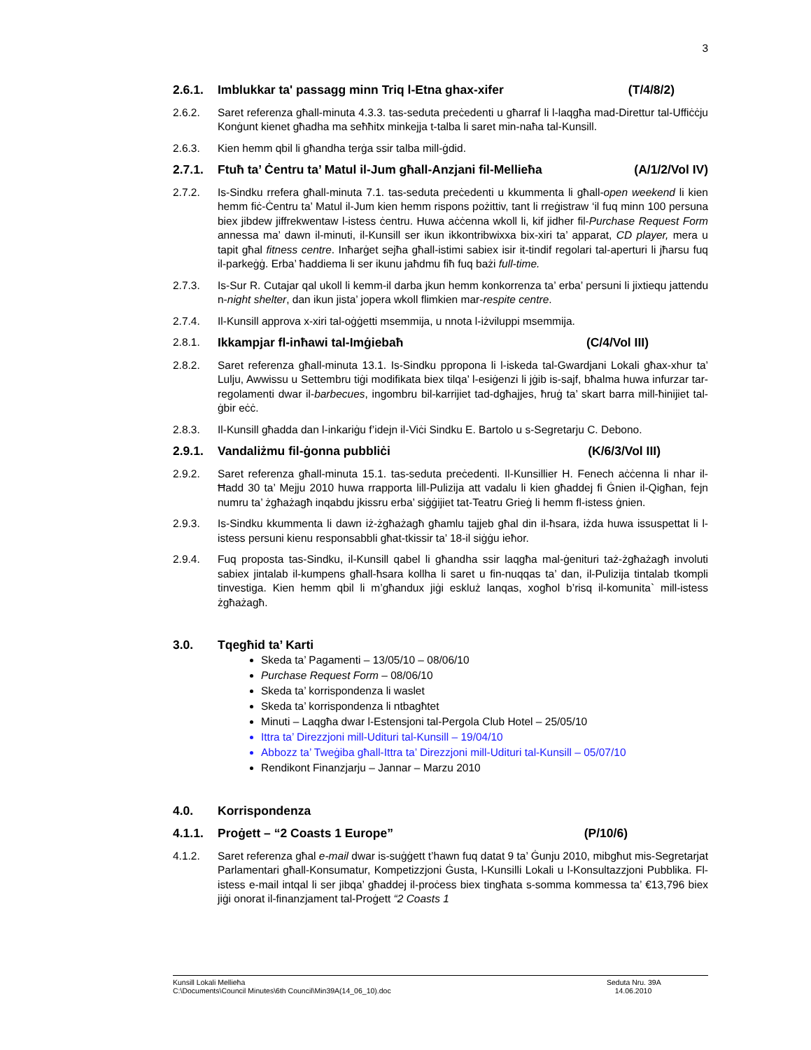3
2.6.1. Imblukkar ta' passagg minn Triq l-Etna ghax-xifer (T/4/8/2)
2.6.2. Saret referenza għall-minuta 4.3.3. tas-seduta preċedenti u għarraf li l-laqgħa mad-Direttur tal-Uffiċċju Konġunt kienet għadha ma seħħitx minkejja t-talba li saret min-naħa tal-Kunsill.
2.6.3. Kien hemm qbil li għandha terġa ssir talba mill-ġdid.
2.7.1. Ftuħ ta’ Ċentru ta’ Matul il-Jum għall-Anzjani fil-Mellieħa (A/1/2/Vol IV)
2.7.2. Is-Sindku rrefera għall-minuta 7.1. tas-seduta preċedenti u kkummenta li għall-open weekend li kien hemm fiċ-Ċentru ta’ Matul il-Jum kien hemm rispons pożittiv, tant li rreġistraw ‘il fuq minn 100 persuna biex jibdew jiffrekwentaw l-istess ċentru. Huwa aċċenna wkoll li, kif jidher fil-Purchase Request Form annessa ma’ dawn il-minuti, il-Kunsill ser ikun ikkontribwixxa bix-xiri ta’ apparat, CD player, mera u tapit għal fitness centre. Inħarġet sejħa għall-istimi sabiex isir it-tindif regolari tal-aperturi li jħarsu fuq il-parkeġġ. Erba’ ħaddiema li ser ikunu jaħdmu fiħ fuq bażi full-time.
2.7.3. Is-Sur R. Cutajar qal ukoll li kemm-il darba jkun hemm konkorrenza ta’ erba’ persuni li jixtiequ jattendu n-night shelter, dan ikun jista’ jopera wkoll flimkien mar-respite centre.
2.7.4. Il-Kunsill approva x-xiri tal-oġġetti msemmija, u nnota l-iżviluppi msemmija.
2.8.1. Ikkampjar fl-inħawi tal-Imġiebaħ (C/4/Vol III)
2.8.2. Saret referenza għall-minuta 13.1. Is-Sindku ppropona li l-iskeda tal-Gwardjani Lokali għax-xhur ta’ Lulju, Awwissu u Settembru tiġi modifikata biex tilqa’ l-esiġenzi li jġib is-sajf, bħalma huwa infurzar tar-regolamenti dwar il-barbecues, ingombru bil-karrijiet tad-dgħajjes, ħruġ ta’ skart barra mill-ħinijiet tal-ġbir eċċ.
2.8.3. Il-Kunsill għadda dan l-inkariġu f’idejn il-Viċi Sindku E. Bartolo u s-Segretarju C. Debono.
2.9.1. Vandaliżmu fil-ġonna pubbliċi (K/6/3/Vol III)
2.9.2. Saret referenza għall-minuta 15.1. tas-seduta preċedenti. Il-Kunsillier H. Fenech aċċenna li nhar il-Ħadd 30 ta’ Mejju 2010 huwa rrapporta lill-Pulizija att vadalu li kien għaddej fi Ġnien il-Qigħan, fejn numru ta’ żgħażagħ inqabdu jkissru erba’ siġġijiet tat-Teatru Grieġ li hemm fl-istess ġnien.
2.9.3. Is-Sindku kkummenta li dawn iż-żgħażagħ għamlu tajjeb għal din il-ħsara, iżda huwa issuspettat li l-istess persuni kienu responsabbli għat-tkissir ta’ 18-il siġġu ieħor.
2.9.4. Fuq proposta tas-Sindku, il-Kunsill qabel li għandha ssir laqgħa mal-ġenituri taż-żgħażagħ involuti sabiex jintalab il-kumpens għall-ħsara kollha li saret u fin-nuqqas ta’ dan, il-Pulizija tintalab tkompli tinvestiga. Kien hemm qbil li m’għandux jiġi eskluż lanqas, xogħol b’risq il-komunita` mill-istess żgħażagħ.
3.0. Tqegħid ta’ Karti
Skeda ta’ Pagamenti – 13/05/10 – 08/06/10
Purchase Request Form – 08/06/10
Skeda ta’ korrispondenza li waslet
Skeda ta’ korrispondenza li ntbagħtet
Minuti – Laqgħa dwar l-Estensjoni tal-Pergola Club Hotel – 25/05/10
Ittra ta’ Direzzjoni mill-Udituri tal-Kunsill – 19/04/10
Abbozz ta’ Tweġiba għall-Ittra ta’ Direzzjoni mill-Udituri tal-Kunsill – 05/07/10
Rendikont Finanzjarju – Jannar – Marzu 2010
4.0. Korrispondenza
4.1.1. Proġett – “2 Coasts 1 Europe” (P/10/6)
4.1.2. Saret referenza għal e-mail dwar is-suġġett t’hawn fuq datat 9 ta’ Ġunju 2010, mibgħut mis-Segretarjat Parlamentari għall-Konsumatur, Kompetizzjoni Ġusta, l-Kunsilli Lokali u l-Konsultazzjoni Pubblika. Fl-istess e-mail intqal li ser jibqa’ għaddej il-proċess biex tingħata s-somma kommessa ta’ €13,796 biex jiġi onorat il-finanzjament tal-Proġett “2 Coasts 1
Kunsill Lokali Mellieħa Seduta Nru. 39A
C:\Documents\Council Minutes\6th Council\Min39A(14_06_10).doc 14.06.2010